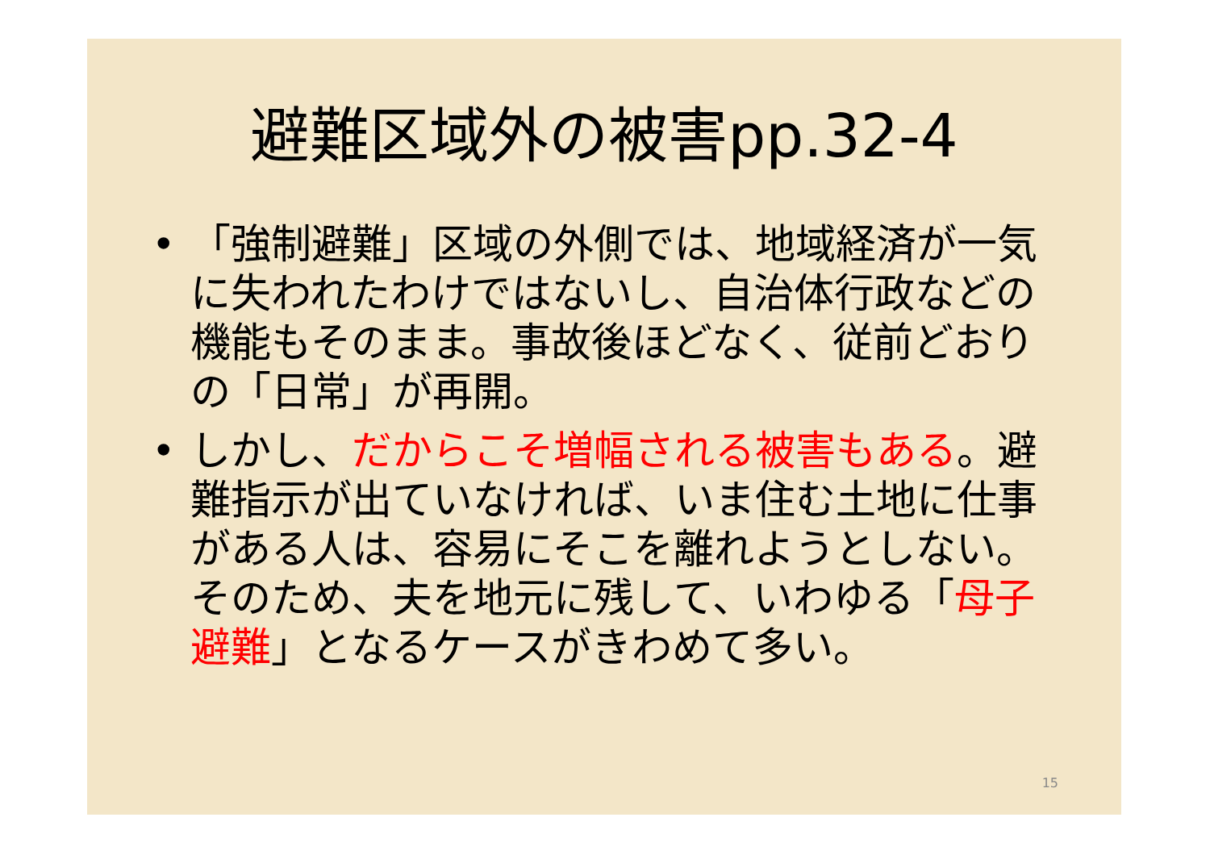避難区域外の被害pp.32-4
• 「強制避難」区域の外側では、地域経済が一気に失われたわけではないし、自治体行政などの機能もそのまま。事故後ほどなく、従前どおりの「日常」が再開。
• しかし、だからこそ増幅される被害もある。避難指示が出ていなければ、いま住む土地に仕事がある人は、容易にそこを離れようとしない。そのため、夫を地元に残して、いわゆる「母子避難」となるケースがきわめて多い。
15